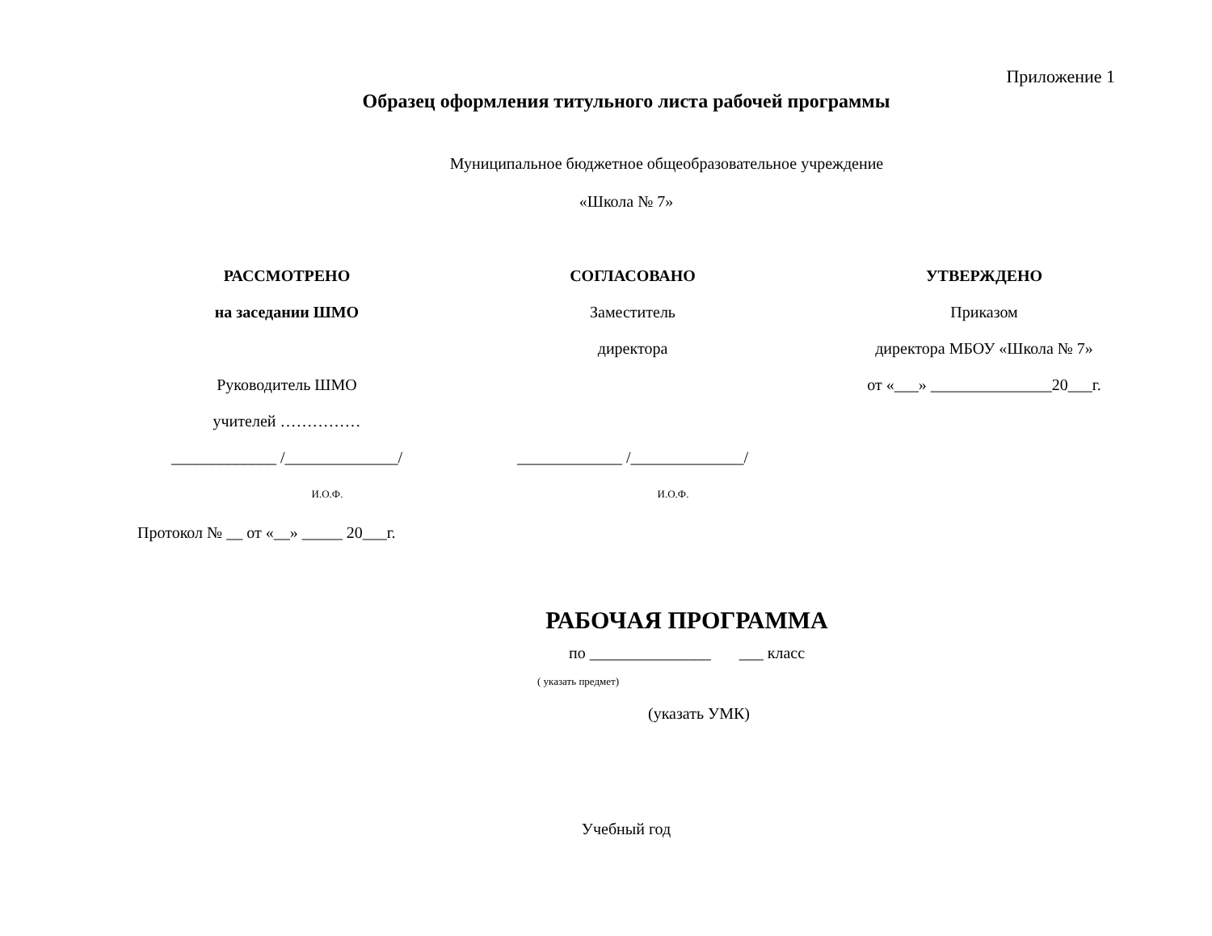Приложение 1
Образец оформления титульного листа рабочей программы
Муниципальное бюджетное общеобразовательное учреждение
«Школа № 7»
РАССМОТРЕНО
на заседании ШМО
Руководитель ШМО
учителей ……………
_____________ /______________/
И.О.Ф.
СОГЛАСОВАНО
Заместитель
директора
_____________ /______________/
И.О.Ф.
УТВЕРЖДЕНО
Приказом
директора МБОУ «Школа № 7»
от «___» _______________20___г.
Протокол № __ от «__» _____ 20___г.
РАБОЧАЯ ПРОГРАММА
по _______________ ___ класс
( указать предмет)
(указать УМК)
Учебный год